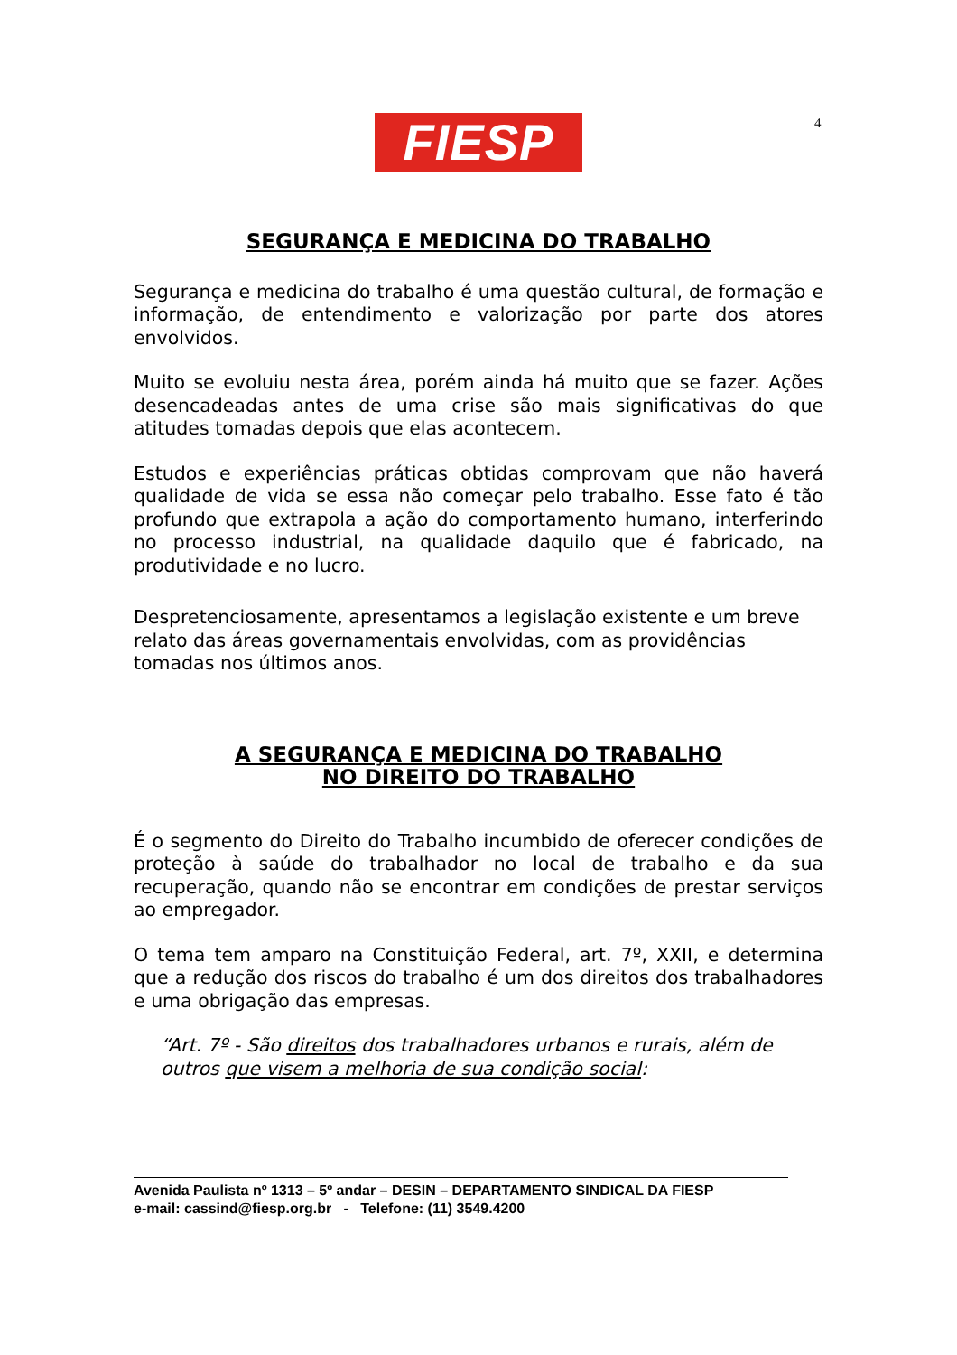FIESP 4
SEGURANÇA E MEDICINA DO TRABALHO
Segurança e medicina do trabalho é uma questão cultural, de formação e informação, de entendimento e valorização por parte dos atores envolvidos.
Muito se evoluiu nesta área, porém ainda há muito que se fazer. Ações desencadeadas antes de uma crise são mais significativas do que atitudes tomadas depois que elas acontecem.
Estudos e experiências práticas obtidas comprovam que não haverá qualidade de vida se essa não começar pelo trabalho. Esse fato é tão profundo que extrapola a ação do comportamento humano, interferindo no processo industrial, na qualidade daquilo que é fabricado, na produtividade e no lucro.
Despretenciosamente, apresentamos a legislação existente e um breve relato das áreas governamentais envolvidas, com as providências tomadas nos últimos anos.
A SEGURANÇA E MEDICINA DO TRABALHO
NO DIREITO DO TRABALHO
É o segmento do Direito do Trabalho incumbido de oferecer condições de proteção à saúde do trabalhador no local de trabalho e da sua recuperação, quando não se encontrar em condições de prestar serviços ao empregador.
O tema tem amparo na Constituição Federal, art. 7º, XXII, e determina que a redução dos riscos do trabalho é um dos direitos dos trabalhadores e uma obrigação das empresas.
“Art. 7º - São direitos dos trabalhadores urbanos e rurais, além de outros que visem a melhoria de sua condição social:
Avenida Paulista nº 1313 – 5º andar – DESIN – DEPARTAMENTO SINDICAL DA FIESP
e-mail: cassind@fiesp.org.br - Telefone: (11) 3549.4200